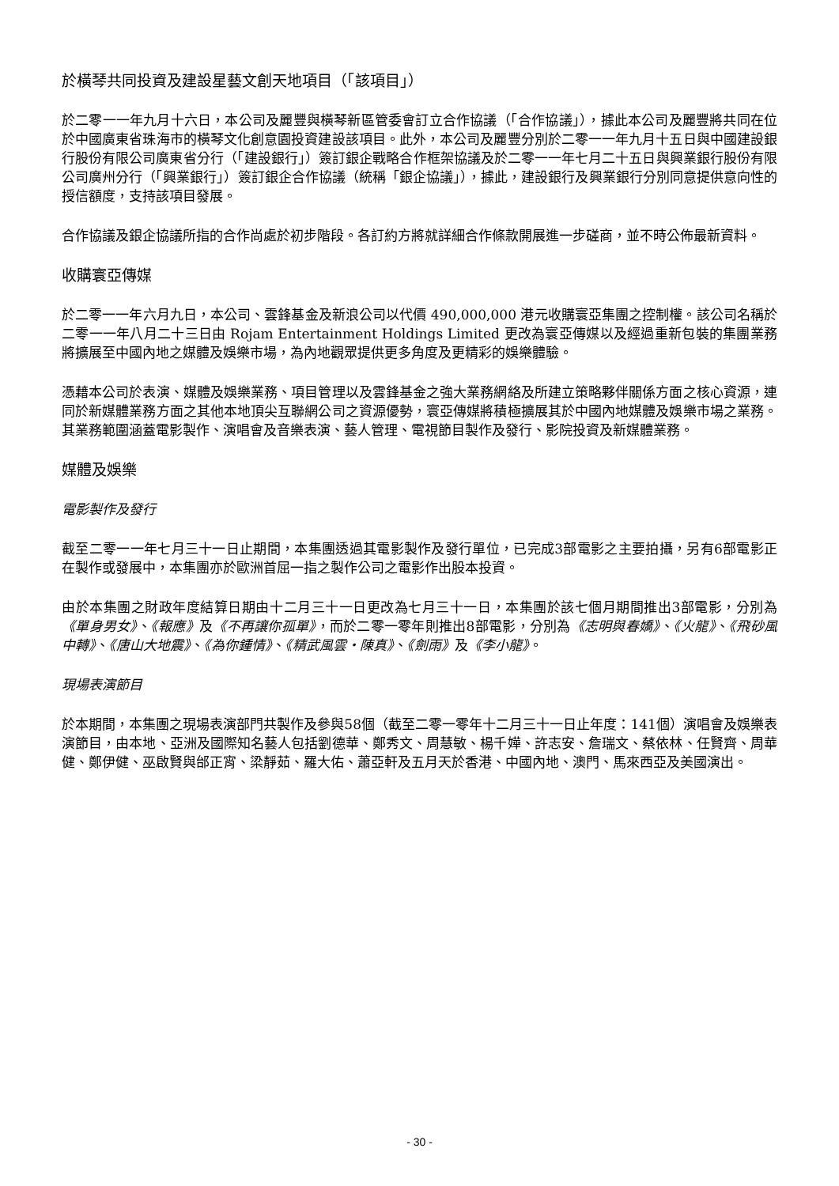於橫琴共同投資及建設星藝文創天地項目（「該項目」）
於二零一一年九月十六日，本公司及麗豐與橫琴新區管委會訂立合作協議（「合作協議」），據此本公司及麗豐將共同在位於中國廣東省珠海市的橫琴文化創意園投資建設該項目。此外，本公司及麗豐分別於二零一一年九月十五日與中國建設銀行股份有限公司廣東省分行（「建設銀行」）簽訂銀企戰略合作框架協議及於二零一一年七月二十五日與興業銀行股份有限公司廣州分行（「興業銀行」）簽訂銀企合作協議（統稱「銀企協議」），據此，建設銀行及興業銀行分別同意提供意向性的授信額度，支持該項目發展。
合作協議及銀企協議所指的合作尚處於初步階段。各訂約方將就詳細合作條款開展進一步磋商，並不時公佈最新資料。
收購寰亞傳媒
於二零一一年六月九日，本公司、雲鋒基金及新浪公司以代價 490,000,000 港元收購寰亞集團之控制權。該公司名稱於二零一一年八月二十三日由 Rojam Entertainment Holdings Limited 更改為寰亞傳媒以及經過重新包裝的集團業務將擴展至中國內地之媒體及娛樂市場，為內地觀眾提供更多角度及更精彩的娛樂體驗。
憑藉本公司於表演、媒體及娛樂業務、項目管理以及雲鋒基金之強大業務網絡及所建立策略夥伴關係方面之核心資源，連同於新媒體業務方面之其他本地頂尖互聯網公司之資源優勢，寰亞傳媒將積極擴展其於中國內地媒體及娛樂市場之業務。其業務範圍涵蓋電影製作、演唱會及音樂表演、藝人管理、電視節目製作及發行、影院投資及新媒體業務。
媒體及娛樂
電影製作及發行
截至二零一一年七月三十一日止期間，本集團透過其電影製作及發行單位，已完成3部電影之主要拍攝，另有6部電影正在製作或發展中，本集團亦於歐洲首屈一指之製作公司之電影作出股本投資。
由於本集團之財政年度結算日期由十二月三十一日更改為七月三十一日，本集團於該七個月期間推出3部電影，分別為《單身男女》、《報應》及《不再讓你孤單》，而於二零一零年則推出8部電影，分別為《志明與春嬌》、《火龍》、《飛砂風中轉》、《唐山大地震》、《為你鍾情》、《精武風雲・陳真》、《劍雨》及《李小龍》。
現場表演節目
於本期間，本集團之現場表演部門共製作及參與58個（截至二零一零年十二月三十一日止年度：141個）演唱會及娛樂表演節目，由本地、亞洲及國際知名藝人包括劉德華、鄭秀文、周慧敏、楊千嬅、許志安、詹瑞文、蔡依林、任賢齊、周華健、鄭伊健、巫啟賢與邰正宵、梁靜茹、羅大佑、蕭亞軒及五月天於香港、中國內地、澳門、馬來西亞及美國演出。
- 30 -